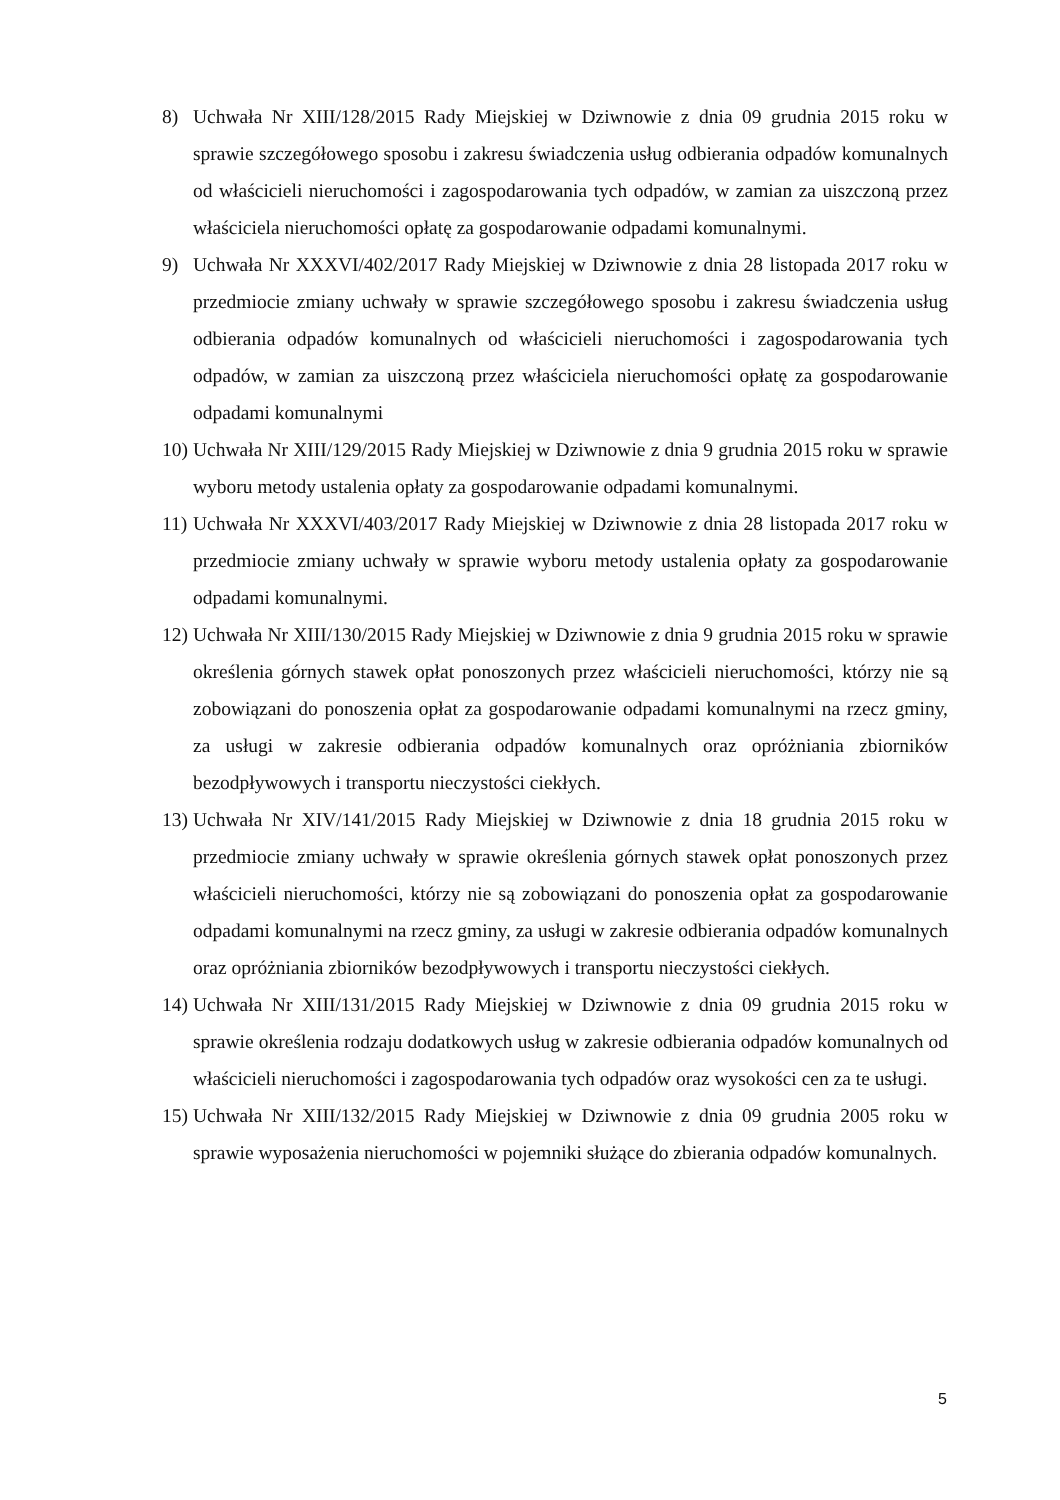8) Uchwała Nr XIII/128/2015 Rady Miejskiej w Dziwnowie z dnia 09 grudnia 2015 roku w sprawie szczegółowego sposobu i zakresu świadczenia usług odbierania odpadów komunalnych od właścicieli nieruchomości i zagospodarowania tych odpadów, w zamian za uiszczoną przez właściciela nieruchomości opłatę za gospodarowanie odpadami komunalnymi.
9) Uchwała Nr XXXVI/402/2017 Rady Miejskiej w Dziwnowie z dnia 28 listopada 2017 roku w przedmiocie zmiany uchwały w sprawie szczegółowego sposobu i zakresu świadczenia usług odbierania odpadów komunalnych od właścicieli nieruchomości i zagospodarowania tych odpadów, w zamian za uiszczoną przez właściciela nieruchomości opłatę za gospodarowanie odpadami komunalnymi
10)
Uchwała Nr XIII/129/2015 Rady Miejskiej w Dziwnowie z dnia 9 grudnia 2015 roku w sprawie wyboru metody ustalenia opłaty za gospodarowanie odpadami komunalnymi.
11)
Uchwała Nr XXXVI/403/2017 Rady Miejskiej w Dziwnowie z dnia 28 listopada 2017 roku w przedmiocie zmiany uchwały w sprawie wyboru metody ustalenia opłaty za gospodarowanie odpadami komunalnymi.
12)
Uchwała Nr XIII/130/2015 Rady Miejskiej w Dziwnowie z dnia 9 grudnia 2015 roku w sprawie określenia górnych stawek opłat ponoszonych przez właścicieli nieruchomości, którzy nie są zobowiązani do ponoszenia opłat za gospodarowanie odpadami komunalnymi na rzecz gminy, za usługi w zakresie odbierania odpadów komunalnych oraz opróżniania zbiorników bezodpływowych i transportu nieczystości ciekłych.
13)
Uchwała Nr XIV/141/2015 Rady Miejskiej w Dziwnowie z dnia 18 grudnia 2015 roku w przedmiocie zmiany uchwały w sprawie określenia górnych stawek opłat ponoszonych przez właścicieli nieruchomości, którzy nie są zobowiązani do ponoszenia opłat za gospodarowanie odpadami komunalnymi na rzecz gminy, za usługi w zakresie odbierania odpadów komunalnych oraz opróżniania zbiorników bezodpływowych i transportu nieczystości ciekłych.
14)
Uchwała Nr XIII/131/2015 Rady Miejskiej w Dziwnowie z dnia 09 grudnia 2015 roku w sprawie określenia rodzaju dodatkowych usług w zakresie odbierania odpadów komunalnych od właścicieli nieruchomości i zagospodarowania tych odpadów oraz wysokości cen za te usługi.
15)
Uchwała Nr XIII/132/2015 Rady Miejskiej w Dziwnowie z dnia 09 grudnia 2005 roku w sprawie wyposażenia nieruchomości w pojemniki służące do zbierania odpadów komunalnych.
5